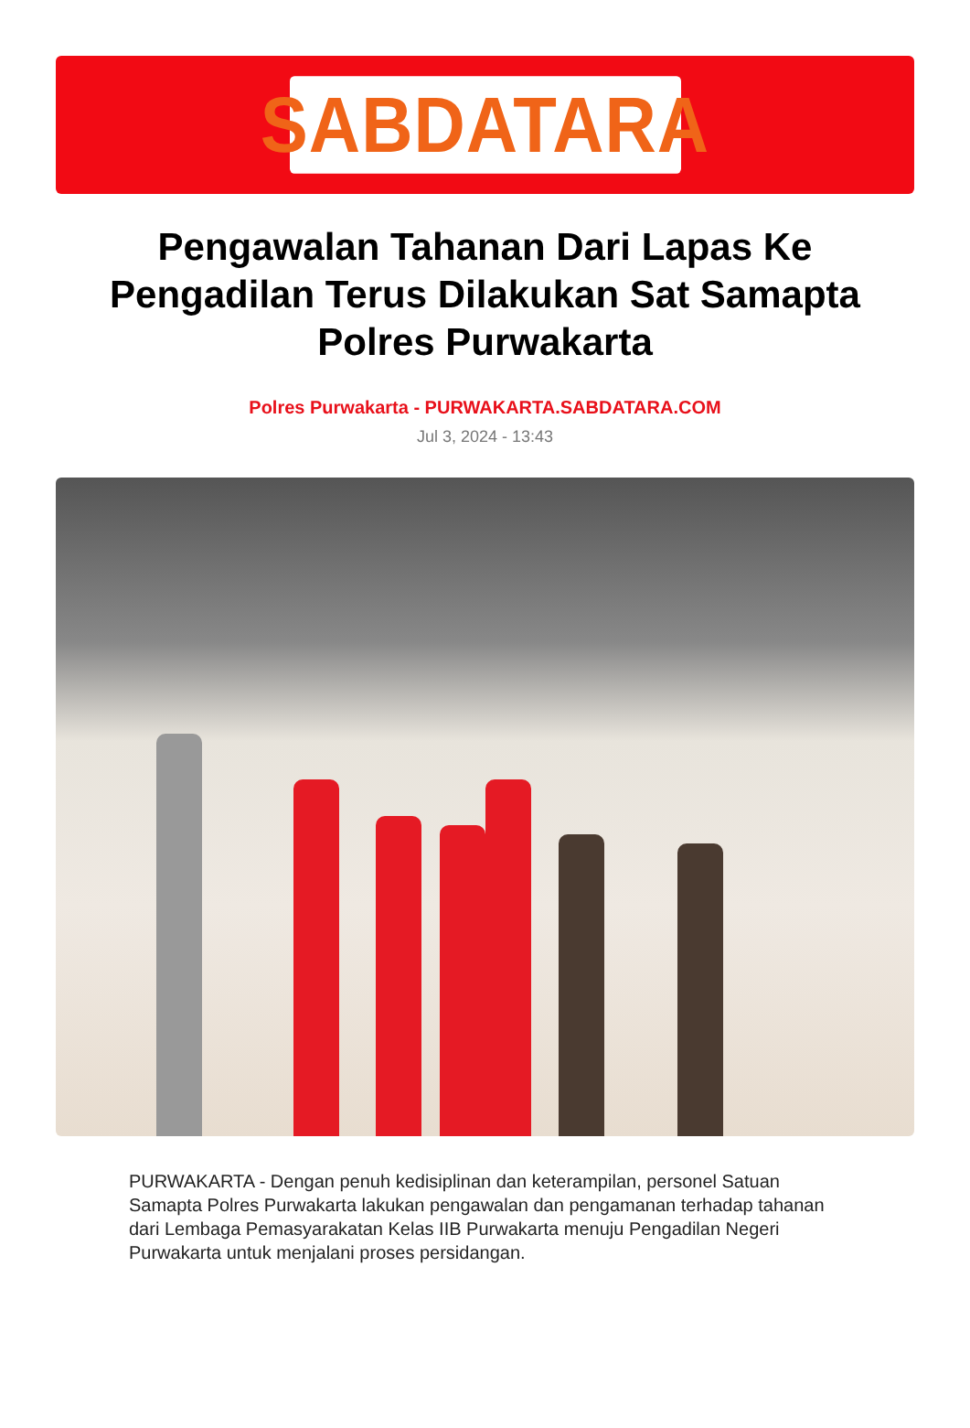SABDATARA
Pengawalan Tahanan Dari Lapas Ke Pengadilan Terus Dilakukan Sat Samapta Polres Purwakarta
Polres Purwakarta - PURWAKARTA.SABDATARA.COM
Jul 3, 2024 - 13:43
PURWAKARTA - Dengan penuh kedisiplinan dan keterampilan, personel Satuan Samapta Polres Purwakarta lakukan pengawalan dan pengamanan terhadap tahanan dari Lembaga Pemasyarakatan Kelas IIB Purwakarta menuju Pengadilan Negeri Purwakarta untuk menjalani proses persidangan.